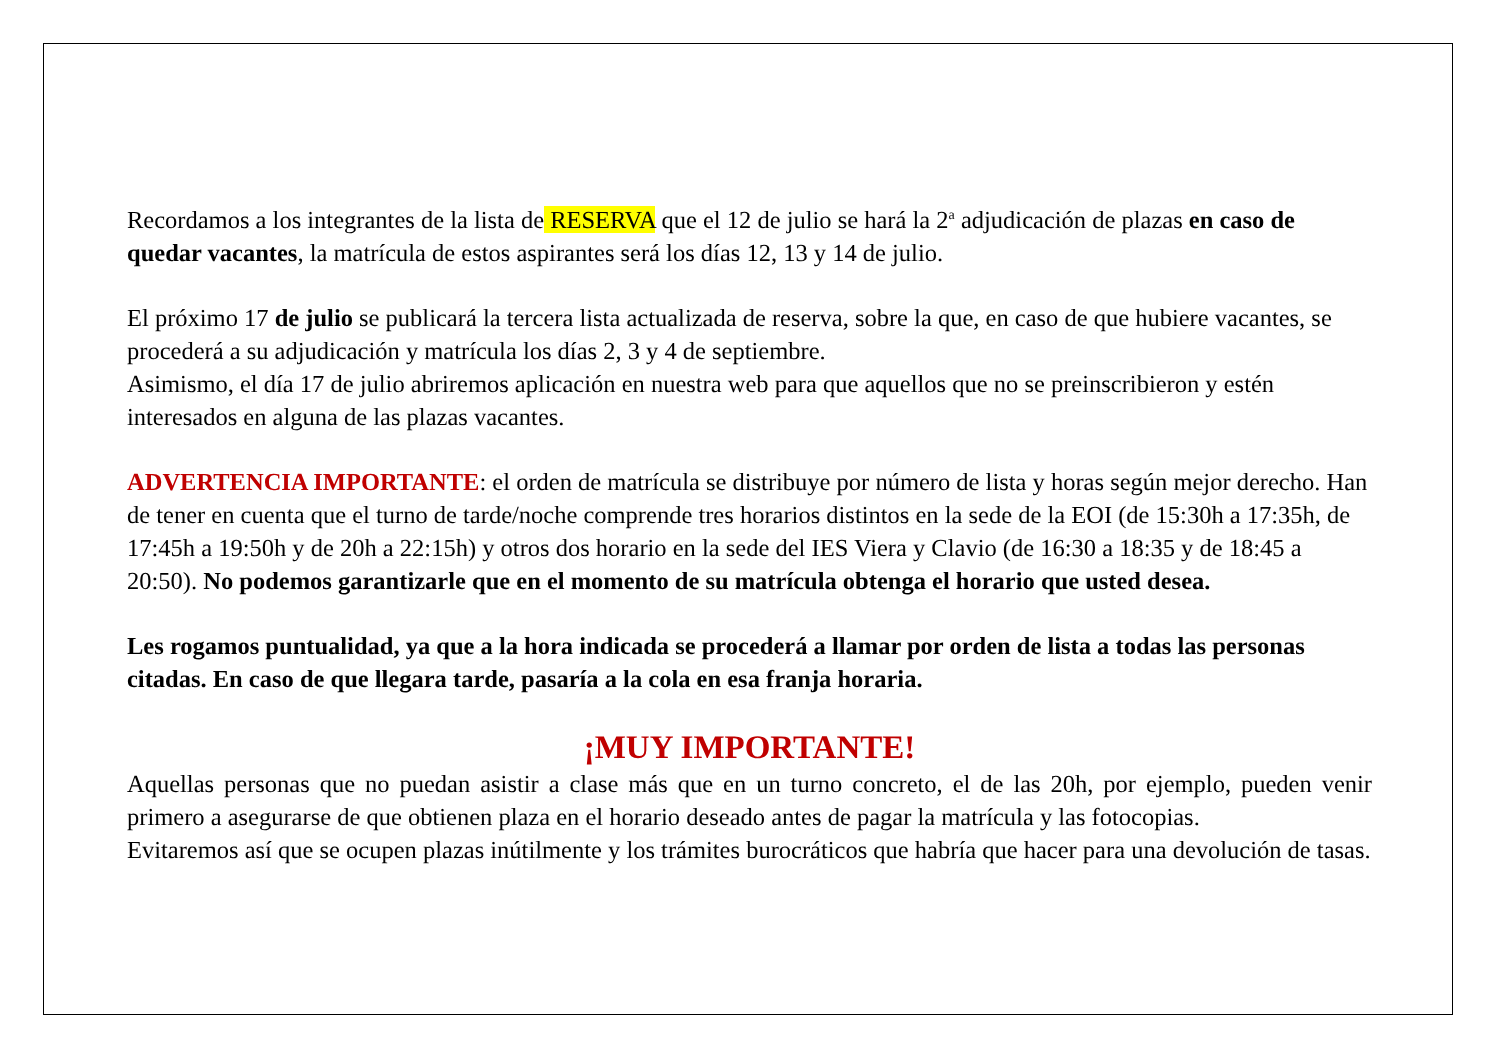Recordamos a los integrantes de la lista de RESERVA que el 12 de julio se hará la 2<sup>a</sup> adjudicación de plazas en caso de quedar vacantes, la matrícula de estos aspirantes será los días 12, 13 y 14 de julio.
El próximo 17 de julio se publicará la tercera lista actualizada de reserva, sobre la que, en caso de que hubiere vacantes, se procederá a su adjudicación y matrícula los días 2, 3 y 4 de septiembre.
Asimismo, el día 17 de julio abriremos aplicación en nuestra web para que aquellos que no se preinscribieron y estén interesados en alguna de las plazas vacantes.
ADVERTENCIA IMPORTANTE: el orden de matrícula se distribuye por número de lista y horas según mejor derecho. Han de tener en cuenta que el turno de tarde/noche comprende tres horarios distintos en la sede de la EOI (de 15:30h a 17:35h, de 17:45h a 19:50h y de 20h a 22:15h) y otros dos horario en la sede del IES Viera y Clavio (de 16:30 a 18:35 y de 18:45 a 20:50). No podemos garantizarle que en el momento de su matrícula obtenga el horario que usted desea.
Les rogamos puntualidad, ya que a la hora indicada se procederá a llamar por orden de lista a todas las personas citadas. En caso de que llegara tarde, pasaría a la cola en esa franja horaria.
¡MUY IMPORTANTE!
Aquellas personas que no puedan asistir a clase más que en un turno concreto, el de las 20h, por ejemplo, pueden venir primero a asegurarse de que obtienen plaza en el horario deseado antes de pagar la matrícula y las fotocopias.
Evitaremos así que se ocupen plazas inútilmente y los trámites burocráticos que habría que hacer para una devolución de tasas.